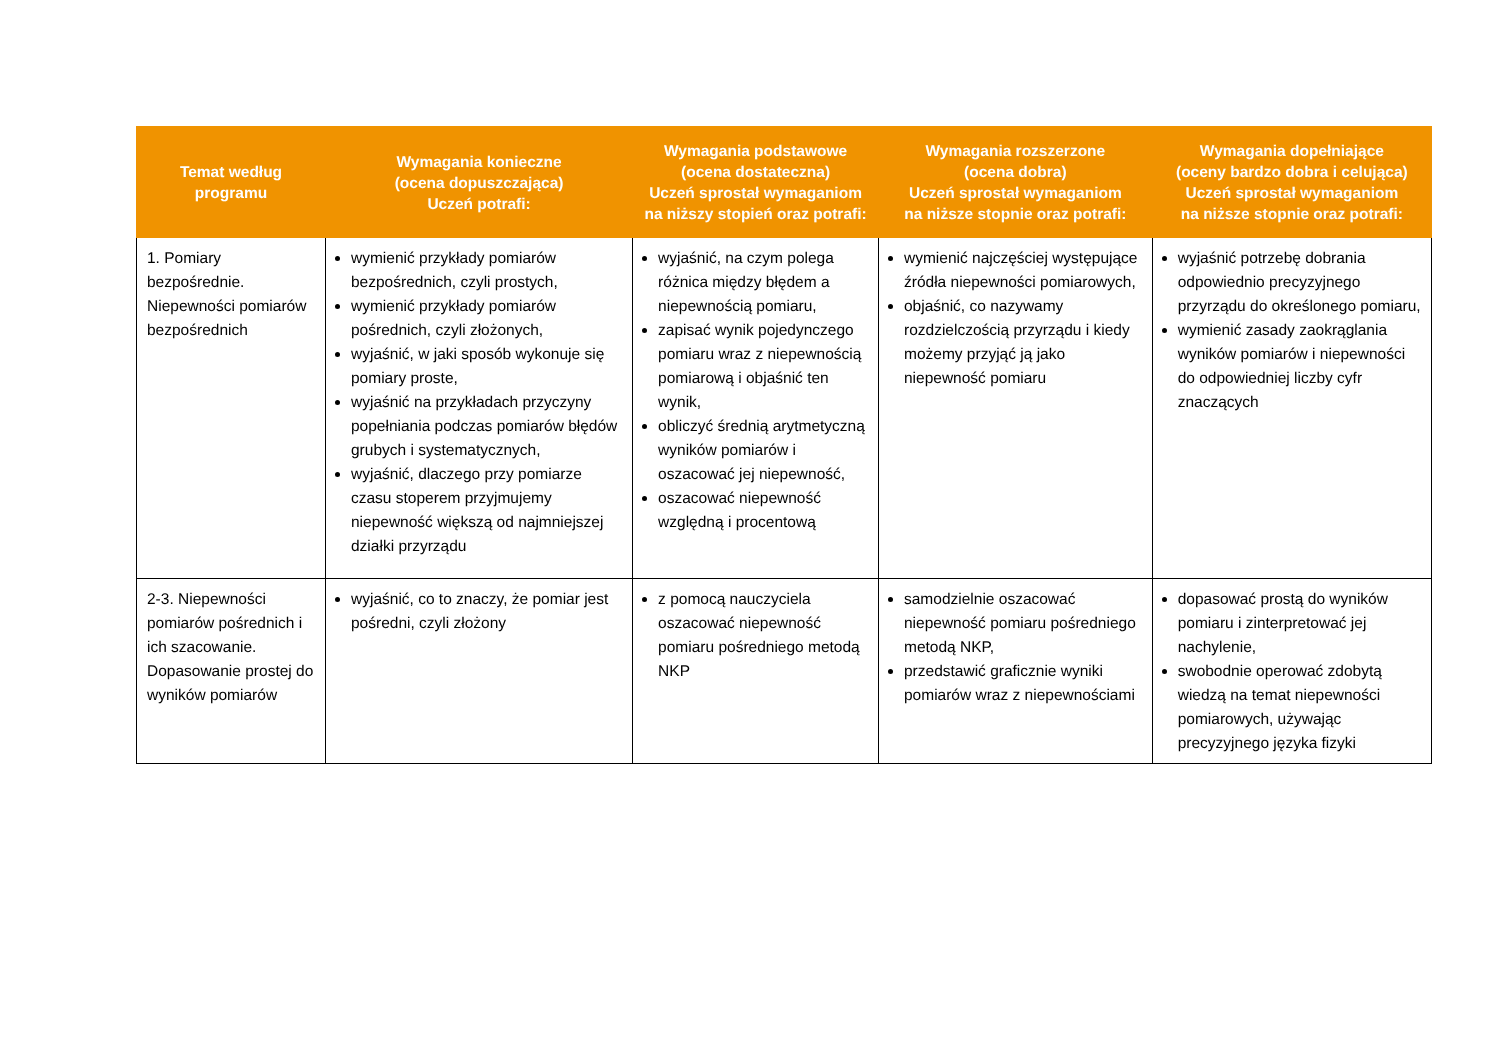| Temat według programu | Wymagania konieczne (ocena dopuszczająca) Uczeń potrafi: | Wymagania podstawowe (ocena dostateczna) Uczeń sprostał wymaganiom na niższy stopień oraz potrafi: | Wymagania rozszerzone (ocena dobra) Uczeń sprostał wymaganiom na niższe stopnie oraz potrafi: | Wymagania dopełniające (oceny bardzo dobra i celująca) Uczeń sprostał wymaganiom na niższe stopnie oraz potrafi: |
| --- | --- | --- | --- | --- |
| 1. Pomiary bezpośrednie. Niepewności pomiarów bezpośrednich | wymienić przykłady pomiarów bezpośrednich, czyli prostych, wymienić przykłady pomiarów pośrednich, czyli złożonych, wyjaśnić, w jaki sposób wykonuje się pomiary proste, wyjaśnić na przykładach przyczyny popełniania podczas pomiarów błędów grubych i systematycznych, wyjaśnić, dlaczego przy pomiarze czasu stoperem przyjmujemy niepewność większą od najmniejszej działki przyrządu | wyjaśnić, na czym polega różnica między błędem a niepewnością pomiaru, zapisać wynik pojedynczego pomiaru wraz z niepewnością pomiarową i objaśnić ten wynik, obliczyć średnią arytmetyczną wyników pomiarów i oszacować jej niepewność, oszacować niepewność względną i procentową | wymienić najczęściej występujące źródła niepewności pomiarowych, objaśnić, co nazywamy rozdzielczością przyrządu i kiedy możemy przyjąć ją jako niepewność pomiaru | wyjaśnić potrzebę dobrania odpowiednio precyzyjnego przyrządu do określonego pomiaru, wymienić zasady zaokrąglania wyników pomiarów i niepewności do odpowiedniej liczby cyfr znaczących |
| 2-3. Niepewności pomiarów pośrednich i ich szacowanie. Dopasowanie prostej do wyników pomiarów | wyjaśnić, co to znaczy, że pomiar jest pośredni, czyli złożony | z pomocą nauczyciela oszacować niepewność pomiaru pośredniego metodą NKP | samodzielnie oszacować niepewność pomiaru pośredniego metodą NKP, przedstawić graficznie wyniki pomiarów wraz z niepewnościami | dopasować prostą do wyników pomiaru i zinterpretować jej nachylenie, swobodnie operować zdobytą wiedzą na temat niepewności pomiarowych, używając precyzyjnego języka fizyki |